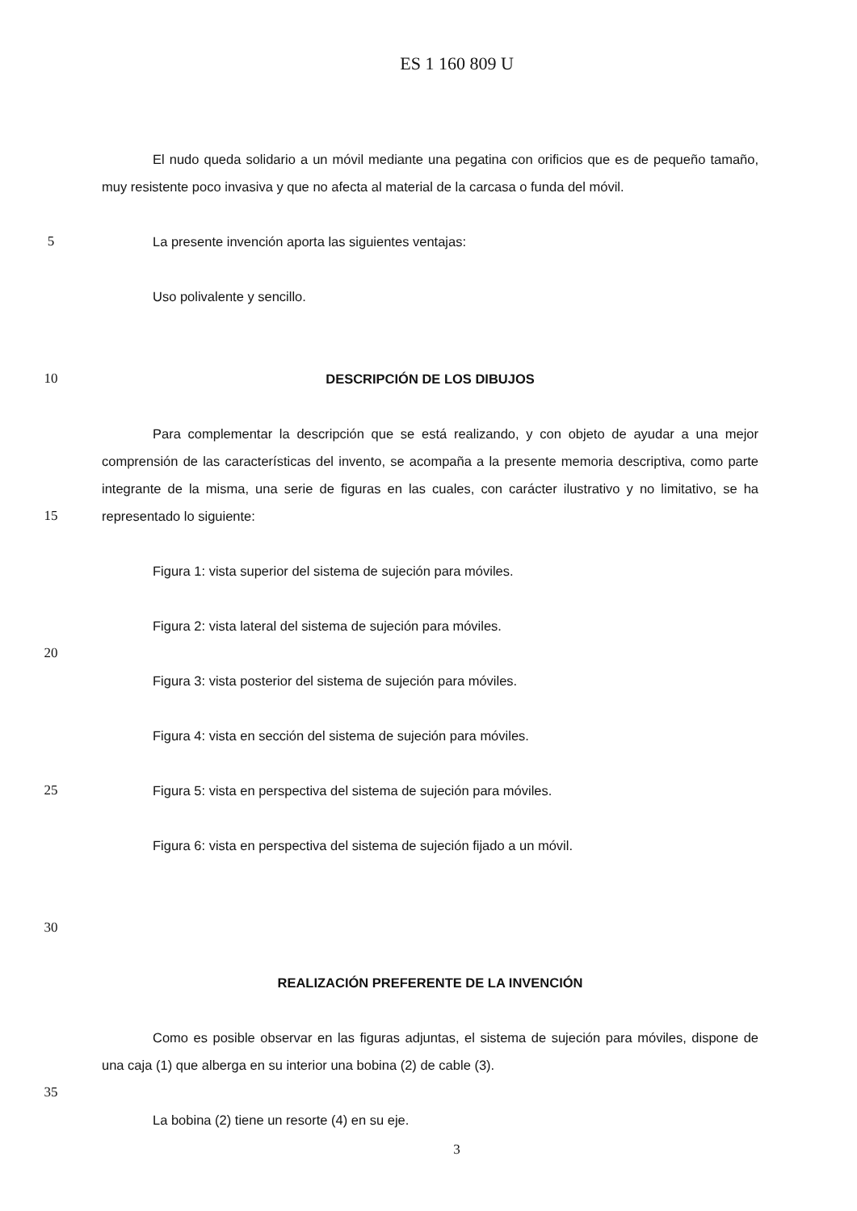ES 1 160 809 U
El nudo queda solidario a un móvil mediante una pegatina con orificios que es de pequeño tamaño, muy resistente poco invasiva y que no afecta al material de la carcasa o funda del móvil.
5 La presente invención aporta las siguientes ventajas:
Uso polivalente y sencillo.
10 DESCRIPCIÓN DE LOS DIBUJOS
15 Para complementar la descripción que se está realizando, y con objeto de ayudar a una mejor comprensión de las características del invento, se acompaña a la presente memoria descriptiva, como parte integrante de la misma, una serie de figuras en las cuales, con carácter ilustrativo y no limitativo, se ha representado lo siguiente:
Figura 1: vista superior del sistema de sujeción para móviles.
Figura 2: vista lateral del sistema de sujeción para móviles.
20
Figura 3: vista posterior del sistema de sujeción para móviles.
Figura 4: vista en sección del sistema de sujeción para móviles.
25 Figura 5: vista en perspectiva del sistema de sujeción para móviles.
Figura 6: vista en perspectiva del sistema de sujeción fijado a un móvil.
30
REALIZACIÓN PREFERENTE DE LA INVENCIÓN
Como es posible observar en las figuras adjuntas, el sistema de sujeción para móviles, dispone de una caja (1) que alberga en su interior una bobina (2) de cable (3).
35
La bobina (2) tiene un resorte (4) en su eje.
3